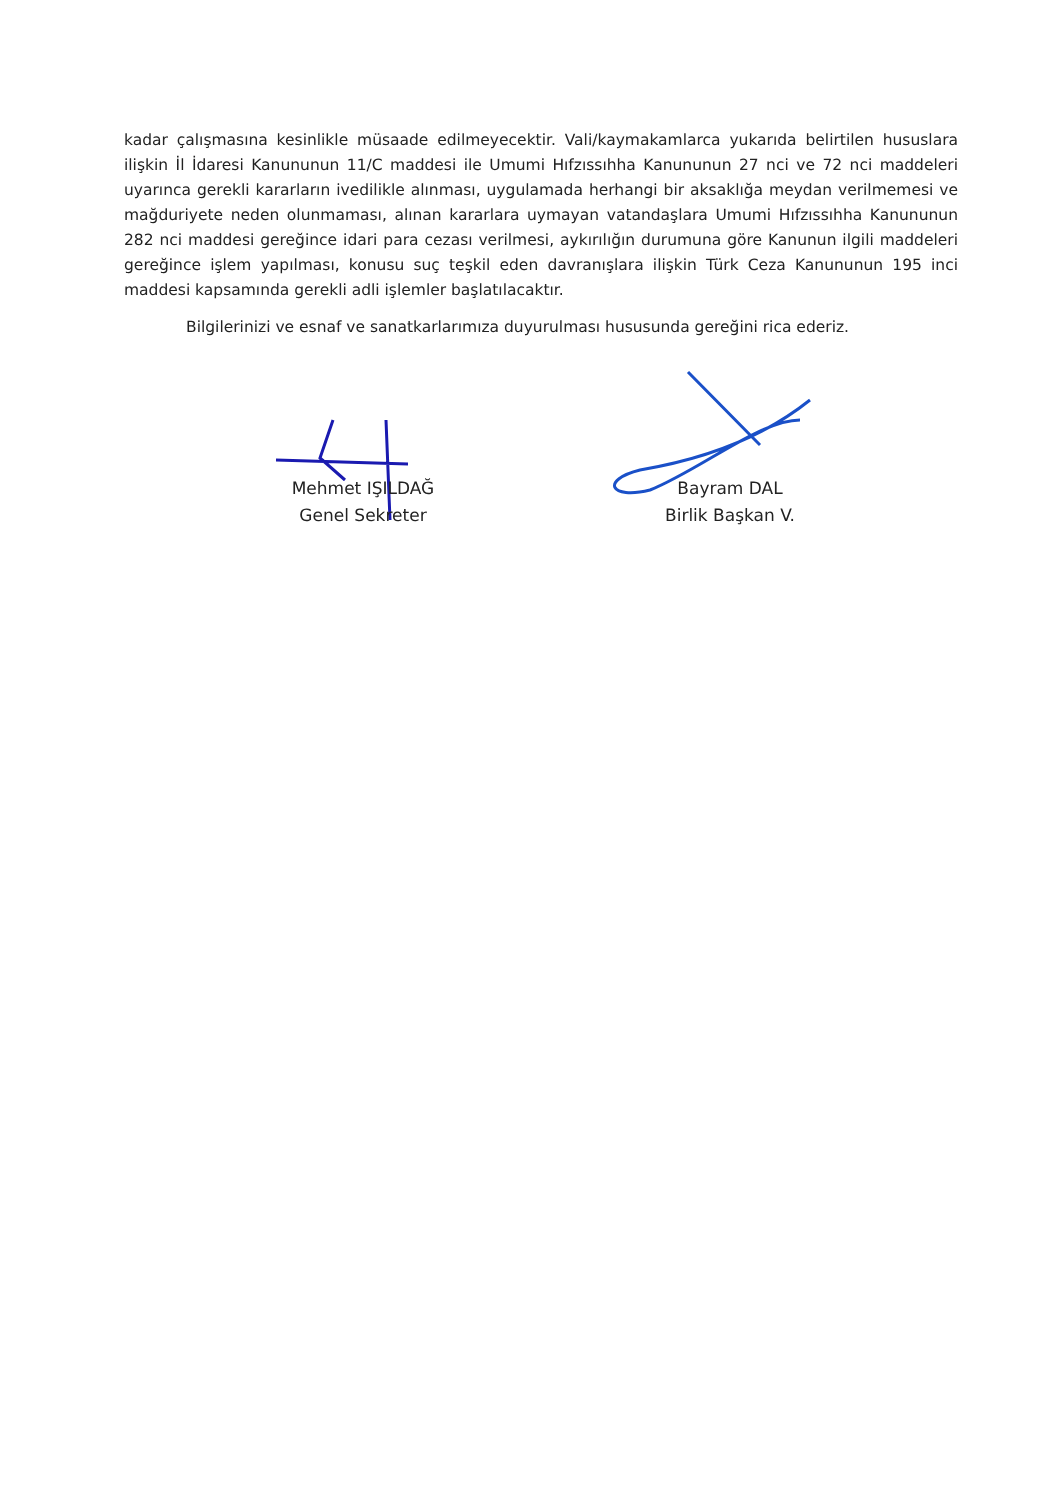kadar çalışmasına kesinlikle müsaade edilmeyecektir. Vali/kaymakamlarca yukarıda belirtilen hususlara ilişkin İl İdaresi Kanununun 11/C maddesi ile Umumi Hıfzıssıhha Kanununun 27 nci ve 72 nci maddeleri uyarınca gerekli kararların ivedilikle alınması, uygulamada herhangi bir aksaklığa meydan verilmemesi ve mağduriyete neden olunmaması, alınan kararlara uymayan vatandaşlara Umumi Hıfzıssıhha Kanununun 282 nci maddesi gereğince idari para cezası verilmesi, aykırılığın durumuna göre Kanunun ilgili maddeleri gereğince işlem yapılması, konusu suç teşkil eden davranışlara ilişkin Türk Ceza Kanununun 195 inci maddesi kapsamında gerekli adli işlemler başlatılacaktır.
Bilgilerinizi ve esnaf ve sanatkarlarımıza duyurulması hususunda gereğini rica ederiz.
Mehmet IŞILDAĞ
Genel Sekreter
Bayram DAL
Birlik Başkan V.